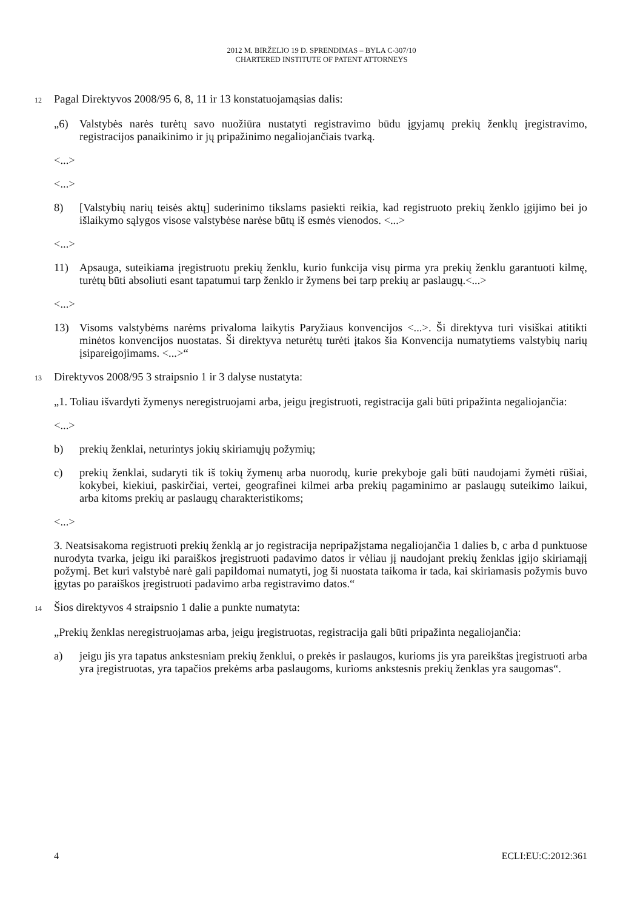2012 M. BIRŽELIO 19 D. SPRENDIMAS – BYLA C-307/10
CHARTERED INSTITUTE OF PATENT ATTORNEYS
12 Pagal Direktyvos 2008/95 6, 8, 11 ir 13 konstatuojamąsias dalis:
„6) Valstybės narės turėtų savo nuožiūra nustatyti registravimo būdu įgyjamų prekių ženklų įregistravimo, registracijos panaikinimo ir jų pripažinimo negaliojančiais tvarką.
<...>
<...>
8) [Valstybių narių teisės aktų] suderinimo tikslams pasiekti reikia, kad registruoto prekių ženklo įgijimo bei jo išlaikymo sąlygos visose valstybėse narėse būtų iš esmės vienodos. <...>
<...>
11) Apsauga, suteikiama įregistruotu prekių ženklu, kurio funkcija visų pirma yra prekių ženklu garantuoti kilmę, turėtų būti absoliuti esant tapatumui tarp ženklo ir žymens bei tarp prekių ar paslaugų.<...>
<...>
13) Visoms valstybėms narėms privaloma laikytis Paryžiaus konvencijos <...>. Ši direktyva turi visiškai atitikti minėtos konvencijos nuostatas. Ši direktyva neturėtų turėti įtakos šia Konvencija numatytiems valstybių narių įsipareigojimams. <...>“
13 Direktyvos 2008/95 3 straipsnio 1 ir 3 dalyse nustatyta:
„1. Toliau išvardyti žymenys neregistruojami arba, jeigu įregistruoti, registracija gali būti pripažinta negaliojančia:
<...>
b) prekių ženklai, neturintys jokių skiriamųjų požymių;
c) prekių ženklai, sudaryti tik iš tokių žymenų arba nuorodų, kurie prekyboje gali būti naudojami žymėti rūšiai, kokybei, kiekiui, paskirčiai, vertei, geografinei kilmei arba prekių pagaminimo ar paslaugų suteikimo laikui, arba kitoms prekių ar paslaugų charakteristikoms;
<...>
3. Neatsisakoma registruoti prekių ženklą ar jo registracija nepripažįstama negaliojančia 1 dalies b, c arba d punktuose nurodyta tvarka, jeigu iki paraiškos įregistruoti padavimo datos ir vėliau jį naudojant prekių ženklas įgijo skiriamąjį požymį. Bet kuri valstybė narė gali papildomai numatyti, jog ši nuostata taikoma ir tada, kai skiriamasis požymis buvo įgytas po paraiškos įregistruoti padavimo arba registravimo datos.“
14 Šios direktyvos 4 straipsnio 1 dalie a punkte numatyta:
„Prekių ženklas neregistruojamas arba, jeigu įregistruotas, registracija gali būti pripažinta negaliojančia:
a) jeigu jis yra tapatus ankstesniam prekių ženklui, o prekės ir paslaugos, kurioms jis yra pareikštas įregistruoti arba yra įregistruotas, yra tapačios prekėms arba paslaugoms, kurioms ankstesnis prekių ženklas yra saugomas“.
4 ECLI:EU:C:2012:361